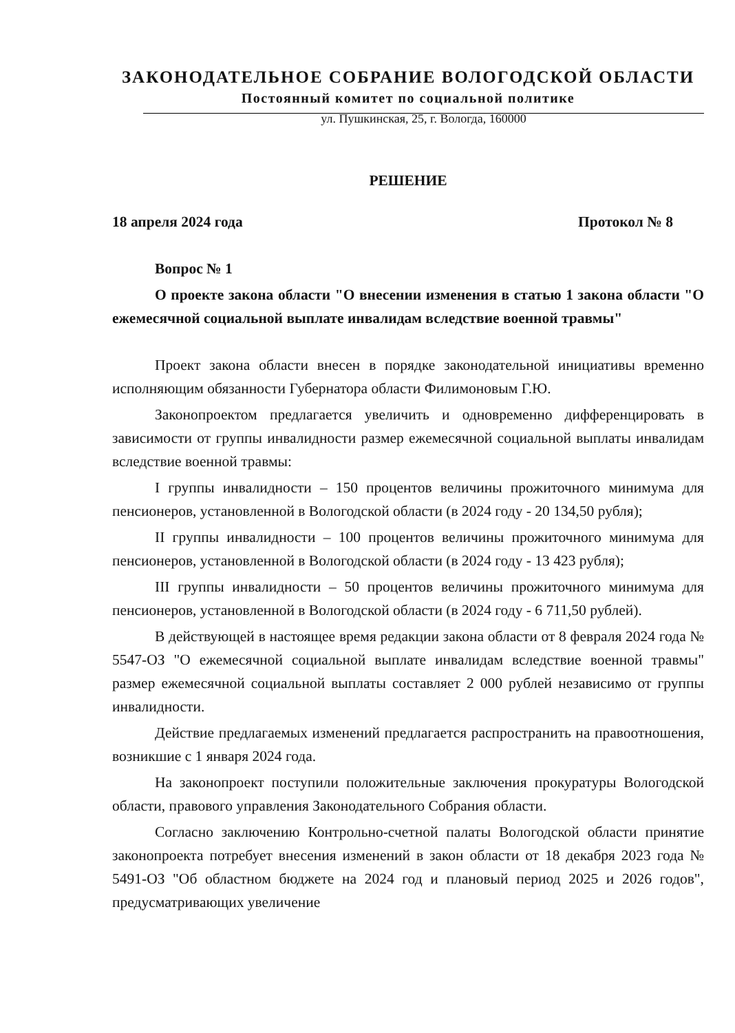ЗАКОНОДАТЕЛЬНОЕ СОБРАНИЕ ВОЛОГОДСКОЙ ОБЛАСТИ
Постоянный комитет по социальной политике
ул. Пушкинская, 25, г. Вологда, 160000
РЕШЕНИЕ
18 апреля 2024 года Протокол № 8
Вопрос № 1
О проекте закона области "О внесении изменения в статью 1 закона области "О ежемесячной социальной выплате инвалидам вследствие военной травмы"
Проект закона области внесен в порядке законодательной инициативы временно исполняющим обязанности Губернатора области Филимоновым Г.Ю.
Законопроектом предлагается увеличить и одновременно дифференцировать в зависимости от группы инвалидности размер ежемесячной социальной выплаты инвалидам вследствие военной травмы:
I группы инвалидности – 150 процентов величины прожиточного минимума для пенсионеров, установленной в Вологодской области (в 2024 году - 20 134,50 рубля);
II группы инвалидности – 100 процентов величины прожиточного минимума для пенсионеров, установленной в Вологодской области (в 2024 году - 13 423 рубля);
III группы инвалидности – 50 процентов величины прожиточного минимума для пенсионеров, установленной в Вологодской области (в 2024 году - 6 711,50 рублей).
В действующей в настоящее время редакции закона области от 8 февраля 2024 года № 5547-ОЗ "О ежемесячной социальной выплате инвалидам вследствие военной травмы" размер ежемесячной социальной выплаты составляет 2 000 рублей независимо от группы инвалидности.
Действие предлагаемых изменений предлагается распространить на правоотношения, возникшие с 1 января 2024 года.
На законопроект поступили положительные заключения прокуратуры Вологодской области, правового управления Законодательного Собрания области.
Согласно заключению Контрольно-счетной палаты Вологодской области принятие законопроекта потребует внесения изменений в закон области от 18 декабря 2023 года № 5491-ОЗ "Об областном бюджете на 2024 год и плановый период 2025 и 2026 годов", предусматривающих увеличение